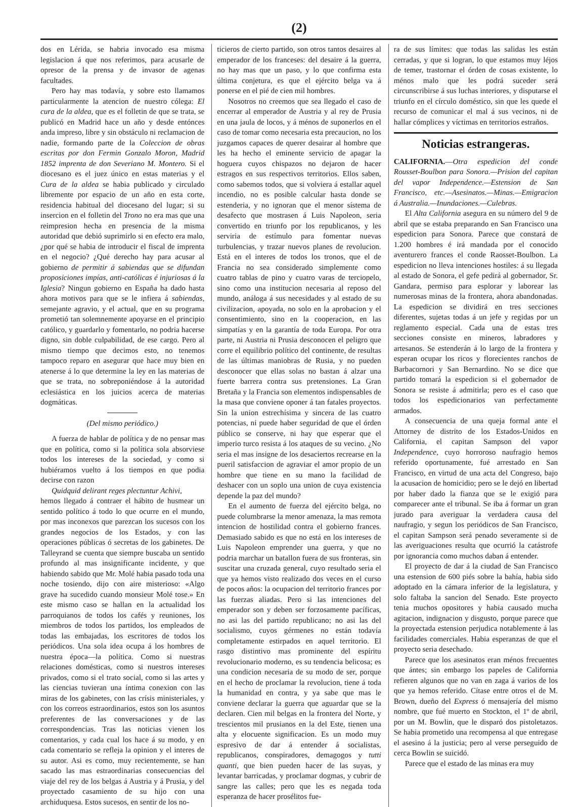(2)
dos en Lérida, se habria invocado esa misma legislacion á que nos referimos, para acusarle de opresor de la prensa y de invasor de agenas facultades.
Pero hay mas todavía, y sobre esto llamamos particularmente la atencion de nuestro cólega: El cura de la aldea, que es el folletin de que se trata, se publicó en Madrid hace un año y desde entónces anda impreso, libre y sin obstáculo ni reclamacion de nadie, formando parte de la Coleccion de obras escritas por don Fermin Gonzalo Moron, Madrid 1852 imprenta de don Severiano M. Montero. Si el diocesano es el juez único en estas materias y el Cura de la aldea se habia publicado y circulado libremente por espacio de un año en esta corte, residencia habitual del diocesano del lugar; si su insercion en el folletin del Trono no era mas que una reimpresion hecha en presencia de la misma autoridad que debió suprimirlo si en efecto era malo, ¿por qué se habia de introducir el fiscal de imprenta en el negocio? ¿Qué derecho hay para acusar al gobierno de permitir á sabiendas que se difundan proposiciones impías, anti-católicas é injuriosas á la Iglesia? Ningun gobierno en España ha dado hasta ahora motivos para que se le infiera á sabiendas, semejante agravio, y el actual, que en su programa prometió tan solemnemente apoyarse en el principio católico, y guardarlo y fomentarlo, no podria hacerse digno, sin doble culpabilidad, de ese cargo. Pero al mismo tiempo que decimos esto, no tenemos tampoco reparo en asegurar que hace muy bien en atenerse á lo que determine la ley en las materias de que se trata, no sobreponiéndose á la autoridad eclesiástica en los juicios acerca de materias dogmáticas.
(Del mismo periódico.)
A fuerza de hablar de política y de no pensar mas que en política, como si la política sola absorviese todos los intereses de la sociedad, y como si hubiéramos vuelto á los tiempos en que podia decirse con razon
Quidquid delirant reges plectuntur Achivi,
hemos llegado á contraer el hábito de husmear un sentido político á todo lo que ocurre en el mundo, por mas inconexos que parezcan los sucesos con los grandes negocios de los Estados, y con las operaciones públicas ó secretas de los gabinetes. De Talleyrand se cuenta que siempre buscaba un sentido profundo al mas insignificante incidente, y que habiendo sabido que Mr. Molé habia pasado toda una noche tosiendo, dijo con aire misterioso: «Algo grave ha sucedido cuando monsieur Molé tose.» En este mismo caso se hallan en la actualidad los parroquianos de todos los cafés y reuniones, los miembros de todos los partidos, los empleados de todas las embajadas, los escritores de todos los periódicos. Una sola idea ocupa á los hombres de nuestra época—la política. Como si nuestras relaciones domésticas, como si nuestros intereses privados, como si el trato social, como si las artes y las ciencias tuvieran una íntima conexion con las miras de los gabinetes, con las crísis ministeriales, y con los correos estraordinarios, estos son los asuntos preferentes de las conversaciones y de las correspondencias. Tras las noticias vienen los comentarios, y cada cual los hace á su modo, y en cada comentario se refleja la opinion y el interes de su autor. Asi es como, muy recientemente, se han sacado las mas estraordinarias consecuencias del viaje del rey de los belgas á Austria y á Prusia, y del proyectado casamiento de su hijo con una archiduquesa. Estos sucesos, en sentir de los no-
ticieros de cierto partido, son otros tantos desaires al emperador de los franceses: del desaire á la guerra, no hay mas que un paso, y lo que confirma esta última conjetura, es que el ejército belga va á ponerse en el pié de cien mil hombres.
Nosotros no creemos que sea llegado el caso de encerrar al emperador de Austria y al rey de Prusia en una jaula de locos, y á ménos de suponerlos en el caso de tomar como necesaria esta precaucion, no los juzgamos capaces de querer desairar al hombre que les ha hecho el eminente servicio de apagar la hoguera cuyos chispazos no dejaron de hacer estragos en sus respectivos territorios. Ellos saben, como sabemos todos, que si volviera á estallar aquel incendio, no es posible calcular hasta donde se estenderia, y no ignoran que el menor sístema de desafecto que mostrasen á Luis Napoleon, seria convertido en triunfo por los republicanos, y les serviria de estímulo para fomentar nuevas turbulencias, y trazar nuevos planes de revolucion. Está en el interes de todos los tronos, que el de Francia no sea considerado simplemente como cuatro tablas de pino y cuatro varas de terciopelo, sino como una institucion necesaria al reposo del mundo, análoga á sus necesidades y al estado de su civilizacion, apoyada, no solo en la aprobacion y el consentimiento, sino en la cooperacion, en las simpatías y en la garantía de toda Europa. Por otra parte, ni Austria ni Prusia desconocen el peligro que corre el equilibrio político del continente, de resultas de las últimas maniobras de Rusia, y no pueden desconocer que ellas solas no bastan á alzar una fuerte barrera contra sus pretensiones. La Gran Bretaña y la Francia son elementos indispensables de la masa que conviene oponer á tan fatales proyectos. Sin la union estrechísima y sincera de las cuatro potencias, ni puede haber seguridad de que el órden público se conserve, ni hay que esperar que el imperio turco resista á los ataques de su vecino. ¿No seria el mas insigne de los desaciertos recrearse en la pueril satisfaccion de agraviar el amor propio de un hombre que tiene en su mano la facilidad de deshacer con un soplo una union de cuya existencia depende la paz del mundo?
En el aumento de fuerza del ejército belga, no puede columbrarse la menor amenaza, la mas remota intencion de hostilidad contra el gobierno frances. Demasiado sabido es que no está en los intereses de Luis Napoleon emprender una guerra, y que no podria marchar un batallon fuera de sus fronteras, sin suscitar una cruzada general, cuyo resultado seria el que ya hemos visto realizado dos veces en el curso de pocos años: la ocupacion del territorio frances por las fuerzas aliadas. Pero si las intenciones del emperador son y deben ser forzosamente pacíficas, no asi las del partido republicano; no asi las del socialismo, cuyos gérmenes no están todavía completamente estirpados en aquel territorio. El rasgo distintivo mas prominente del espíritu revolucionario moderno, es su tendencia belicosa; es una condicion necesaria de su modo de ser, porque en el hecho de proclamar la revolucion, tiene á toda la humanidad en contra, y ya sabe que mas le conviene declarar la guerra que aguardar que se la declaren. Cien mil belgas en la frontera del Norte, y trescientos mil prusianos en la del Este, tienen una alta y elocuente significacion. Es un modo muy espresivo de dar á entender á socialistas, republicanos, conspiradores, demagogos y tutti quanti, que bien pueden hacer de las suyas, y levantar barricadas, y proclamar dogmas, y cubrir de sangre las calles; pero que les es negada toda esperanza de hacer prosélitos fue-
ra de sus límites: que todas las salidas les están cerradas, y que si logran, lo que estamos muy léjos de temer, trastornar el órden de cosas existente, lo ménos malo que les podrá suceder será circunscribirse á sus luchas interiores, y disputarse el triunfo en el círculo doméstico, sin que les quede el recurso de comunicar el mal á sus vecinos, ni de hallar cómplices y víctimas en territorios estraños.
Noticias estrangeras.
CALIFORNIA.—Otra espedicion del conde Rousset-Boulbon para Sonora.—Prision del capitan del vapor Independence.—Estension de San Francisco, etc.—Asesinatos.—Minas.—Emigracion á Australia.—Inundaciones.—Culebras.
El Alta California asegura en su número del 9 de abril que se estaba preparando en San Francisco una espedicion para Sonora. Parece que constará de 1.200 hombres é irá mandada por el conocido aventurero frances el conde Raosset-Boulbon. La espedicion no lleva intenciones hostiles: á su llegada al estado de Sonora, el gefe pedirá al gobernador, Sr. Gandara, permiso para esplorar y laborear las numerosas minas de la frontera, ahora abandonadas. La espedicion se dividirá en tres secciones diferentes, sujetas todas á un jefe y regidas por un reglamento especial. Cada una de estas tres secciones consiste en mineros, labradores y artesanos. Se estenderán á lo largo de la frontera y esperan ocupar los ricos y florecientes ranchos de Barbacornori y San Bernardino. No se dice que partido tomará la espedicion si el gobernador de Sonora se resiste á admitirla; pero es el caso que todos los espedicionarios van perfectamente armados.
A consecuencia de una queja formal ante el Attorney de distrito de los Estados-Unidos en California, el capitan Sampson del vapor Independence, cuyo horroroso naufragio hemos referido oportunamente, fué arrestado en San Francisco, en virtud de una acta del Congreso, bajo la acusacion de homicidio; pero se le dejó en libertad por haber dado la fianza que se le exigió para comparecer ante el tribunal. Se iba á formar un gran jurado para averiguar la verdadera causa del naufragio, y segun los periódicos de San Francisco, el capitan Sampson será penado severamente si de las averiguaciones resulta que ocurrió la catástrofe por ignorancia como muchos daban á entender.
El proyecto de dar á la ciudad de San Francisco una estension de 600 piés sobre la bahía, habia sido adoptado en la cámara inferior de la legislatura, y solo faltaba la sancion del Senado. Este proyecto tenia muchos opositores y habia causado mucha agitacion, indignacion y disgusto, porque parece que la proyectada estension perjudica notablemente á las facilidades comerciales. Habia esperanzas de que el proyecto seria desechado.
Parece que los asesinatos eran ménos frecuentes que ántes; sin embargo los papeles de California refieren algunos que no van en zaga á varios de los que ya hemos referido. Cítase entre otros el de M. Brown, dueño del Express ó mensajería del mismo nombre, que fué muerto en Stockton, el 1º de abril, por un M. Bowlin, que le disparó dos pistoletazos. Se habia prometido una recompensa al que entregase el asesino á la justicia; pero al verse perseguido de cerca Bowlin se suicidó.
Parece que el estado de las minas era muy